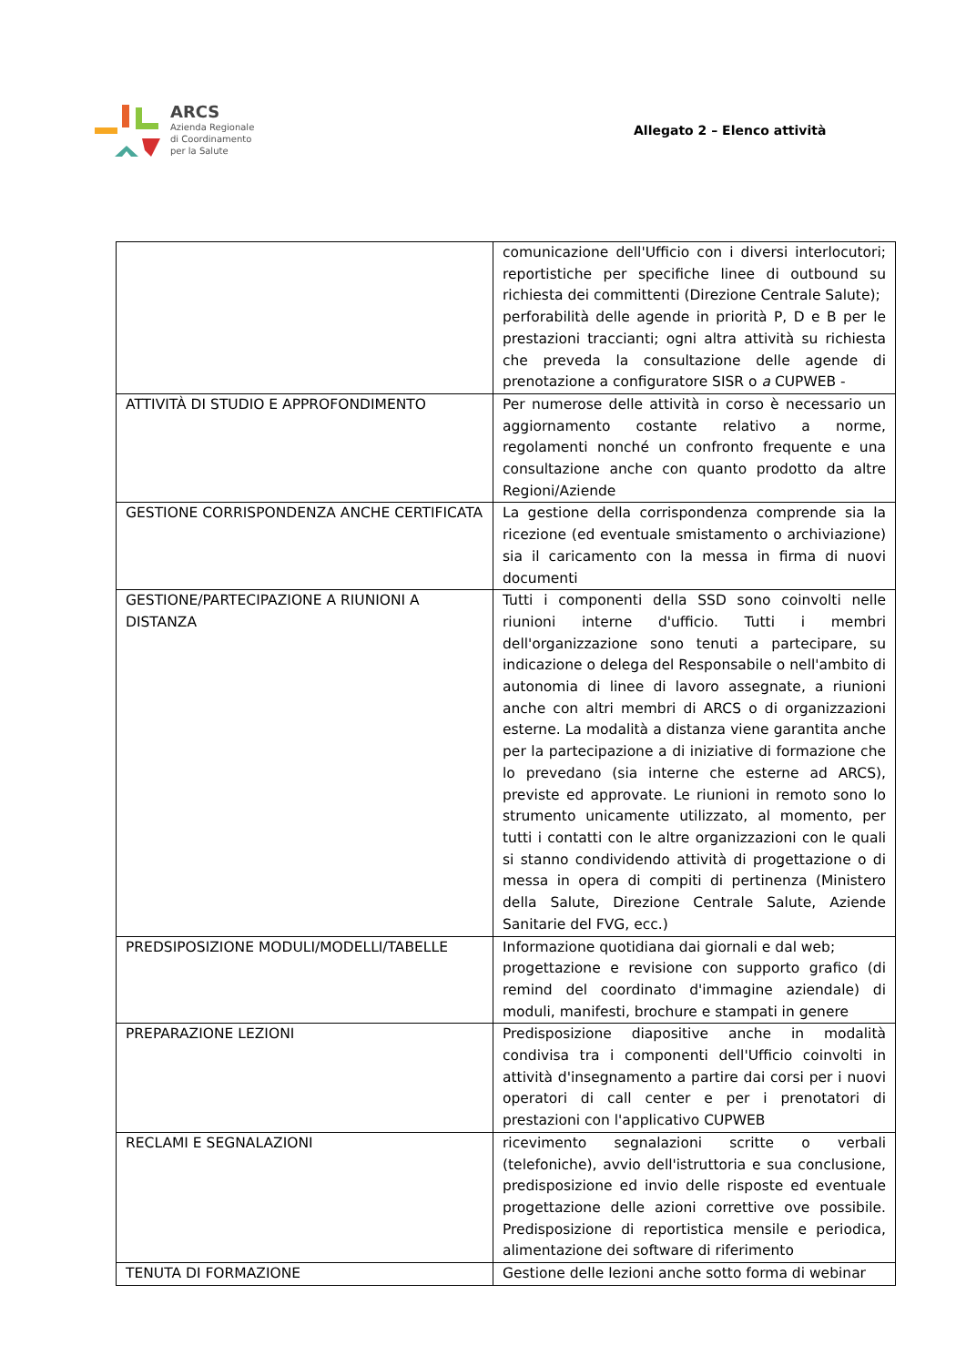ARCS
Azienda Regionale
di Coordinamento
per la Salute
Allegato 2 – Elenco attività
| | comunicazione dell'Ufficio con i diversi interlocutori; reportistiche per specifiche linee di outbound su richiesta dei committenti (Direzione Centrale Salute); perforabilità delle agende in priorità P, D e B per le prestazioni traccianti; ogni altra attività su richiesta che preveda la consultazione delle agende di prenotazione a configuratore SISR o a CUPWEB - |
| ATTIVITÀ DI STUDIO E APPROFONDIMENTO | Per numerose delle attività in corso è necessario un aggiornamento costante relativo a norme, regolamenti nonché un confronto frequente e una consultazione anche con quanto prodotto da altre Regioni/Aziende |
| GESTIONE CORRISPONDENZA ANCHE CERTIFICATA | La gestione della corrispondenza comprende sia la ricezione (ed eventuale smistamento o archiviazione) sia il caricamento con la messa in firma di nuovi documenti |
| GESTIONE/PARTECIPAZIONE A RIUNIONI A DISTANZA | Tutti i componenti della SSD sono coinvolti nelle riunioni interne d'ufficio. Tutti i membri dell'organizzazione sono tenuti a partecipare, su indicazione o delega del Responsabile o nell'ambito di autonomia di linee di lavoro assegnate, a riunioni anche con altri membri di ARCS o di organizzazioni esterne. La modalità a distanza viene garantita anche per la partecipazione a di iniziative di formazione che lo prevedano (sia interne che esterne ad ARCS), previste ed approvate. Le riunioni in remoto sono lo strumento unicamente utilizzato, al momento, per tutti i contatti con le altre organizzazioni con le quali si stanno condividendo attività di progettazione o di messa in opera di compiti di pertinenza (Ministero della Salute, Direzione Centrale Salute, Aziende Sanitarie del FVG, ecc.) |
| PREDSIPOSIZIONE MODULI/MODELLI/TABELLE | Informazione quotidiana dai giornali e dal web; progettazione e revisione con supporto grafico (di remind del coordinato d'immagine aziendale) di moduli, manifesti, brochure e stampati in genere |
| PREPARAZIONE LEZIONI | Predisposizione diapositive anche in modalità condivisa tra i componenti dell'Ufficio coinvolti in attività d'insegnamento a partire dai corsi per i nuovi operatori di call center e per i prenotatori di prestazioni con l'applicativo CUPWEB |
| RECLAMI E SEGNALAZIONI | ricevimento segnalazioni scritte o verbali (telefoniche), avvio dell'istruttoria e sua conclusione, predisposizione ed invio delle risposte ed eventuale progettazione delle azioni correttive ove possibile. Predisposizione di reportistica mensile e periodica, alimentazione dei software di riferimento |
| TENUTA DI FORMAZIONE | Gestione delle lezioni anche sotto forma di webinar |